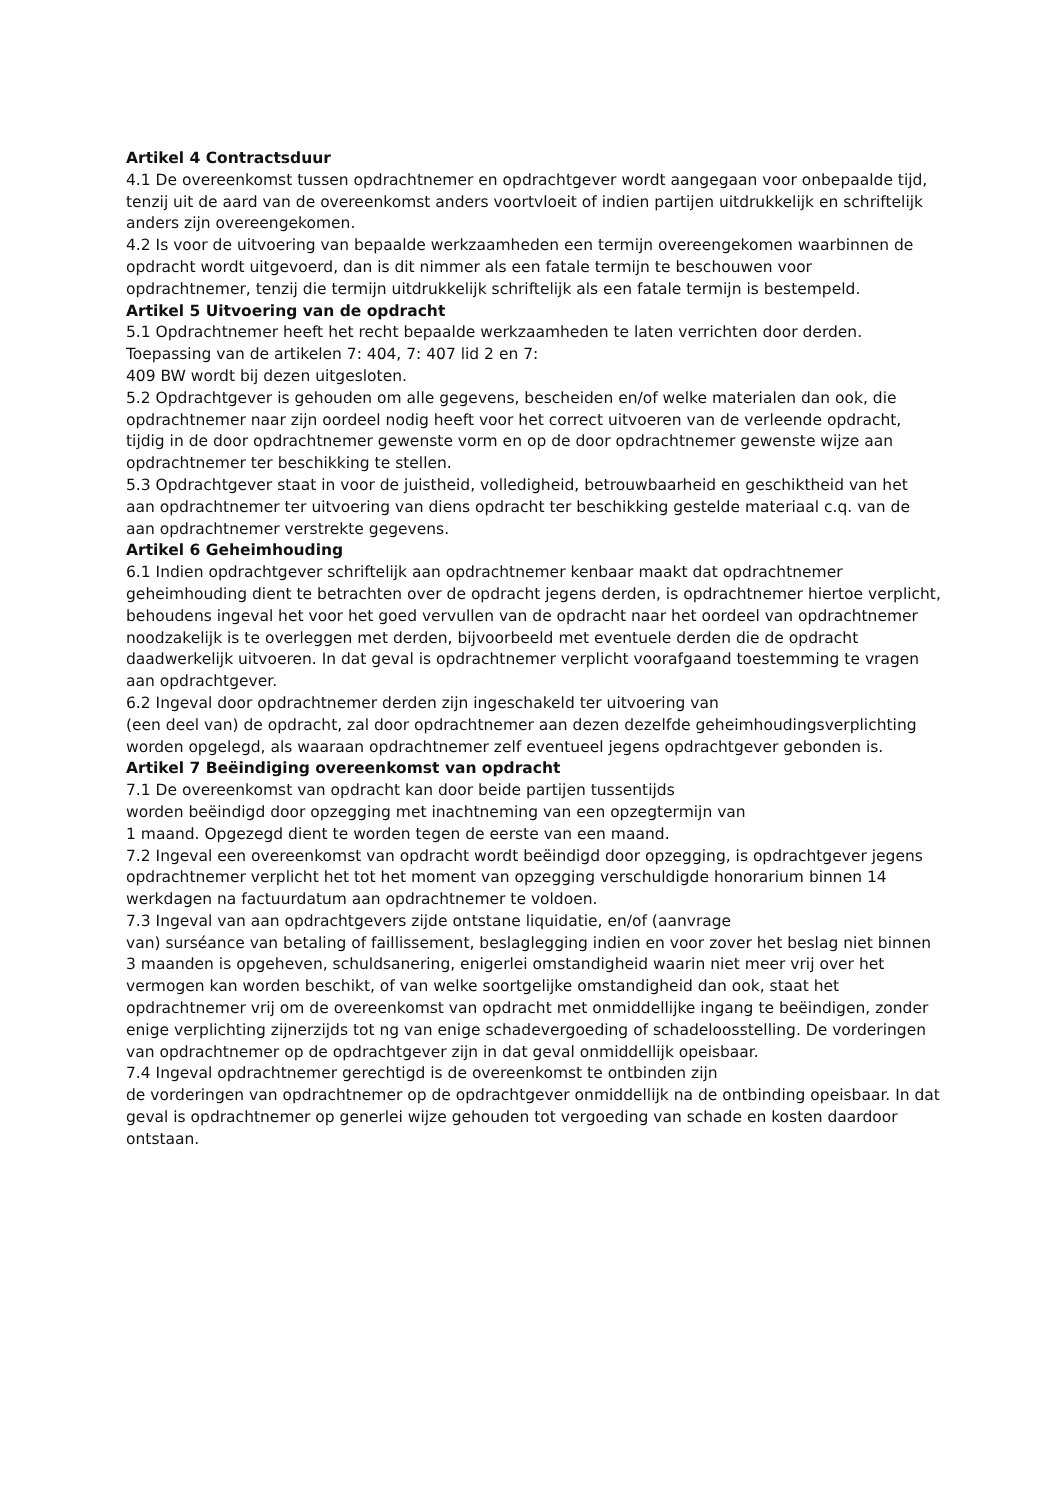Artikel 4 Contractsduur
4.1 De overeenkomst tussen opdrachtnemer en opdrachtgever wordt aangegaan voor onbepaalde tijd, tenzij uit de aard van de overeenkomst anders voortvloeit of indien partijen uitdrukkelijk en schriftelijk anders zijn overeengekomen.
4.2 Is voor de uitvoering van bepaalde werkzaamheden een termijn overeengekomen waarbinnen de opdracht wordt uitgevoerd, dan is dit nimmer als een fatale termijn te beschouwen voor opdrachtnemer, tenzij die termijn uitdrukkelijk schriftelijk als een fatale termijn is bestempeld.
Artikel 5 Uitvoering van de opdracht
5.1 Opdrachtnemer heeft het recht bepaalde werkzaamheden te laten verrichten door derden. Toepassing van de artikelen 7: 404, 7: 407 lid 2 en 7:
409 BW wordt bij dezen uitgesloten.
5.2 Opdrachtgever is gehouden om alle gegevens, bescheiden en/of welke materialen dan ook, die opdrachtnemer naar zijn oordeel nodig heeft voor het correct uitvoeren van de verleende opdracht, tijdig in de door opdrachtnemer gewenste vorm en op de door opdrachtnemer gewenste wijze aan opdrachtnemer ter beschikking te stellen.
5.3 Opdrachtgever staat in voor de juistheid, volledigheid, betrouwbaarheid en geschiktheid van het aan opdrachtnemer ter uitvoering van diens opdracht ter beschikking gestelde materiaal c.q. van de aan opdrachtnemer verstrekte gegevens.
Artikel 6 Geheimhouding
6.1 Indien opdrachtgever schriftelijk aan opdrachtnemer kenbaar maakt dat opdrachtnemer geheimhouding dient te betrachten over de opdracht jegens derden, is opdrachtnemer hiertoe verplicht, behoudens ingeval het voor het goed vervullen van de opdracht naar het oordeel van opdrachtnemer noodzakelijk is te overleggen met derden, bijvoorbeeld met eventuele derden die de opdracht daadwerkelijk uitvoeren. In dat geval is opdrachtnemer verplicht voorafgaand toestemming te vragen aan opdrachtgever.
6.2 Ingeval door opdrachtnemer derden zijn ingeschakeld ter uitvoering van
(een deel van) de opdracht, zal door opdrachtnemer aan dezen dezelfde geheimhoudingsverplichting worden opgelegd, als waaraan opdrachtnemer zelf eventueel jegens opdrachtgever gebonden is.
Artikel 7 Beëindiging overeenkomst van opdracht
7.1 De overeenkomst van opdracht kan door beide partijen tussentijds
worden beëindigd door opzegging met inachtneming van een opzegtermijn van
1 maand. Opgezegd dient te worden tegen de eerste van een maand.
7.2 Ingeval een overeenkomst van opdracht wordt beëindigd door opzegging, is opdrachtgever jegens opdrachtnemer verplicht het tot het moment van opzegging verschuldigde honorarium binnen 14 werkdagen na factuurdatum aan opdrachtnemer te voldoen.
7.3 Ingeval van aan opdrachtgevers zijde ontstane liquidatie, en/of (aanvrage
van) surséance van betaling of faillissement, beslaglegging indien en voor zover het beslag niet binnen 3 maanden is opgeheven, schuldsanering, enigerlei omstandigheid waarin niet meer vrij over het vermogen kan worden beschikt, of van welke soortgelijke omstandigheid dan ook, staat het opdrachtnemer vrij om de overeenkomst van opdracht met onmiddellijke ingang te beëindigen, zonder enige verplichting zijnerzijds tot ng van enige schadevergoeding of schadeloosstelling. De vorderingen van opdrachtnemer op de opdrachtgever zijn in dat geval onmiddellijk opeisbaar.
7.4 Ingeval opdrachtnemer gerechtigd is de overeenkomst te ontbinden zijn
de vorderingen van opdrachtnemer op de opdrachtgever onmiddellijk na de ontbinding opeisbaar. In dat geval is opdrachtnemer op generlei wijze gehouden tot vergoeding van schade en kosten daardoor ontstaan.